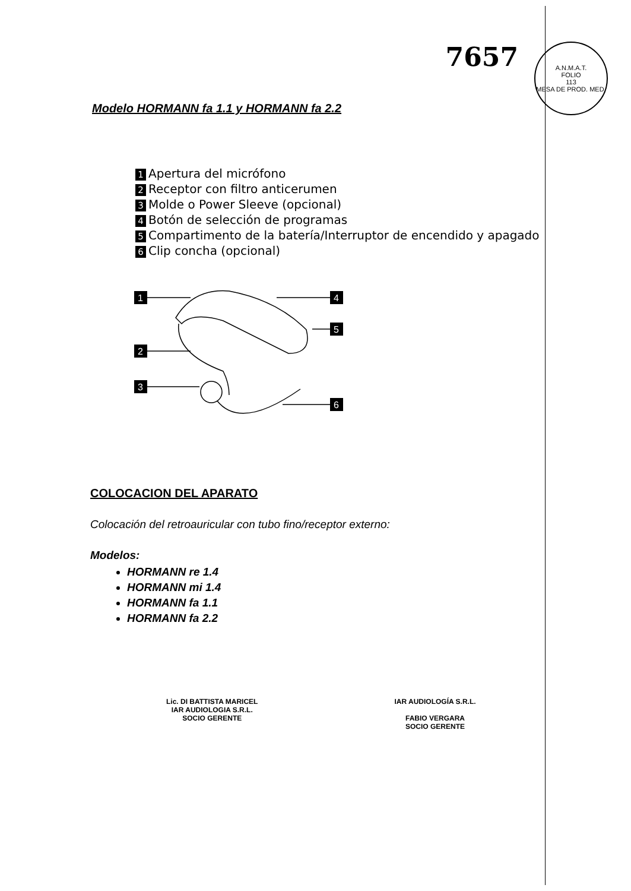7657
A.N.M.A.T.
FOLIO
113
MESA DE PROD. MED.
Modelo HORMANN fa 1.1 y HORMANN fa 2.2
1 Apertura del micrófono
2 Receptor con filtro anticerumen
3 Molde o Power Sleeve (opcional)
4 Botón de selección de programas
5 Compartimento de la batería/Interruptor de encendido y apagado
6 Clip concha (opcional)
1
2
3
4
5
6
COLOCACION DEL APARATO
Colocación del retroauricular con tubo fino/receptor externo:
Modelos:
HORMANN re 1.4
HORMANN mi 1.4
HORMANN fa 1.1
HORMANN fa 2.2
Lic. DI BATTISTA MARICEL
IAR AUDIOLOGIA S.R.L.
SOCIO GERENTE
IAR AUDIOLOGÍA S.R.L.
FABIO VERGARA
SOCIO GERENTE